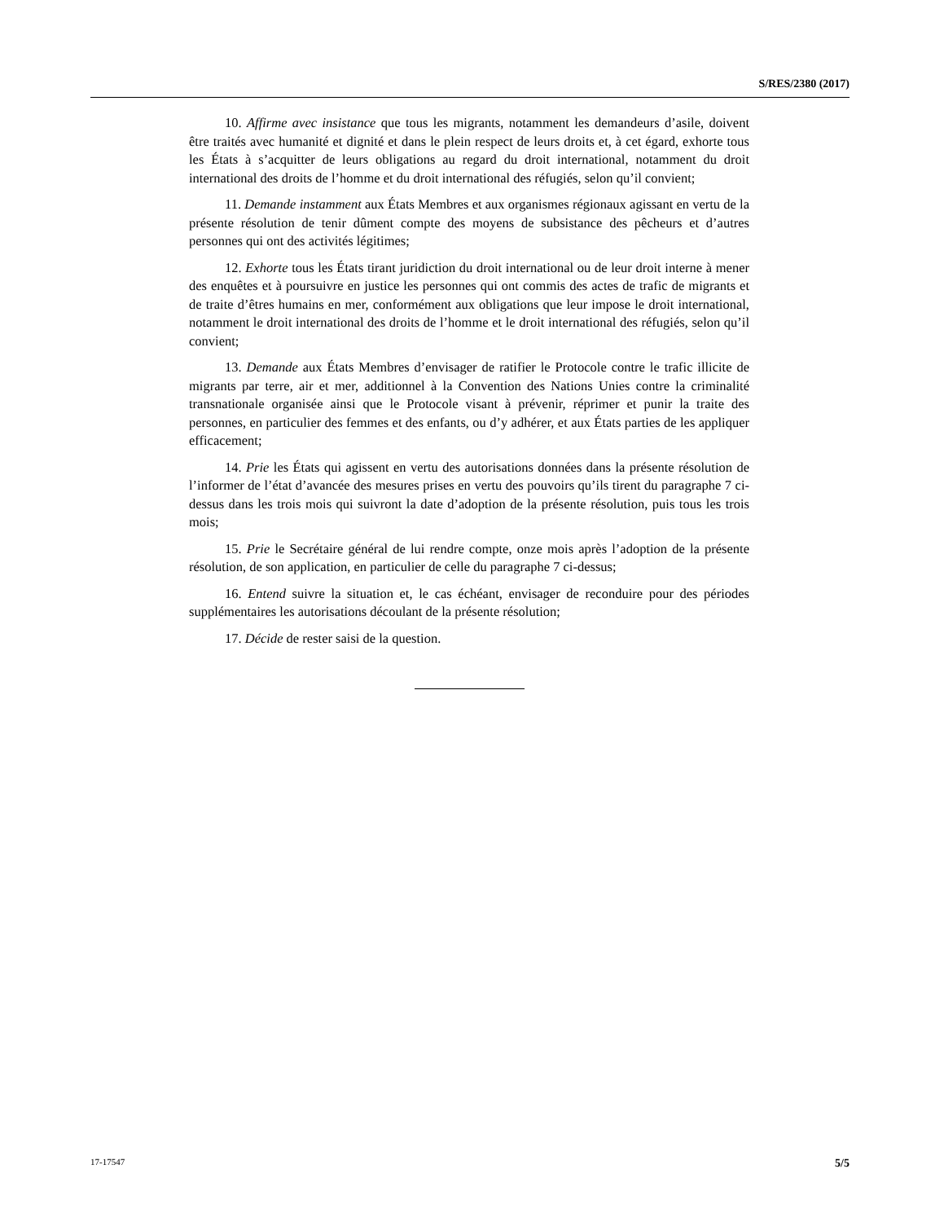S/RES/2380 (2017)
10. Affirme avec insistance que tous les migrants, notamment les demandeurs d’asile, doivent être traités avec humanité et dignité et dans le plein respect de leurs droits et, à cet égard, exhorte tous les États à s’acquitter de leurs obligations au regard du droit international, notamment du droit international des droits de l’homme et du droit international des réfugiés, selon qu’il convient;
11. Demande instamment aux États Membres et aux organismes régionaux agissant en vertu de la présente résolution de tenir dûment compte des moyens de subsistance des pêcheurs et d’autres personnes qui ont des activités légitimes;
12. Exhorte tous les États tirant juridiction du droit international ou de leur droit interne à mener des enquêtes et à poursuivre en justice les personnes qui ont commis des actes de trafic de migrants et de traite d’êtres humains en mer, conformément aux obligations que leur impose le droit international, notamment le droit international des droits de l’homme et le droit international des réfugiés, selon qu’il convient;
13. Demande aux États Membres d’envisager de ratifier le Protocole contre le trafic illicite de migrants par terre, air et mer, additionnel à la Convention des Nations Unies contre la criminalité transnationale organisée ainsi que le Protocole visant à prévenir, réprimer et punir la traite des personnes, en particulier des femmes et des enfants, ou d’y adhérer, et aux États parties de les appliquer efficacement;
14. Prie les États qui agissent en vertu des autorisations données dans la présente résolution de l’informer de l’état d’avancée des mesures prises en vertu des pouvoirs qu’ils tirent du paragraphe 7 ci-dessus dans les trois mois qui suivront la date d’adoption de la présente résolution, puis tous les trois mois;
15. Prie le Secrétaire général de lui rendre compte, onze mois après l’adoption de la présente résolution, de son application, en particulier de celle du paragraphe 7 ci-dessus;
16. Entend suivre la situation et, le cas échéant, envisager de reconduire pour des périodes supplémentaires les autorisations découlant de la présente résolution;
17. Décide de rester saisi de la question.
17-17547 5/5